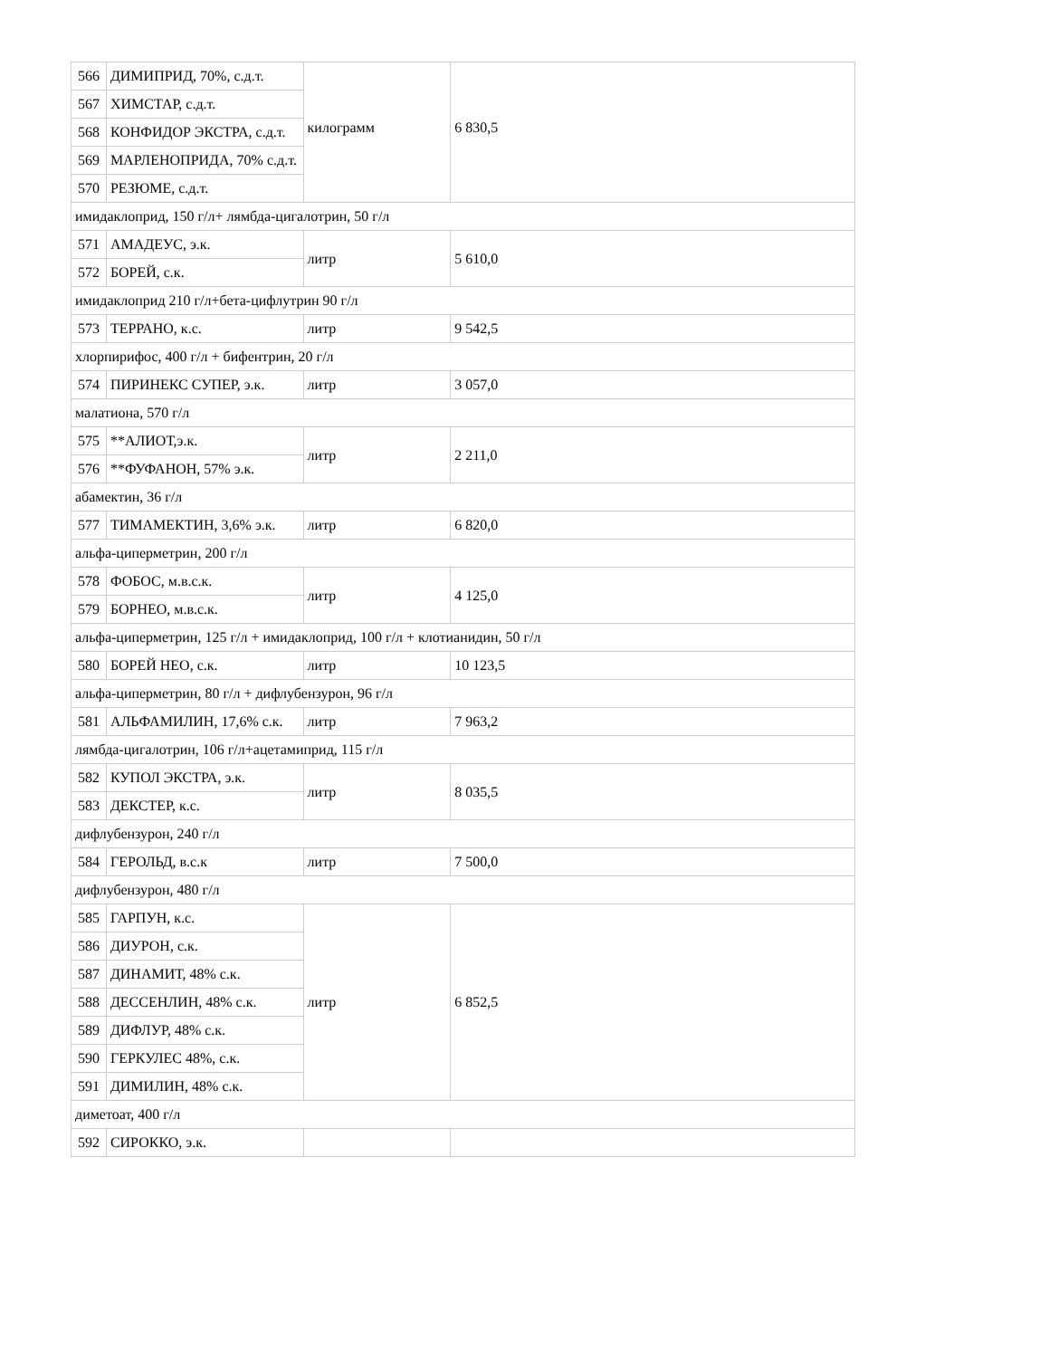| 566 | ДИМИПРИД, 70%, с.д.т. | килограмм | 6 830,5 |
| 567 | ХИМСТАР, с.д.т. | | |
| 568 | КОНФИДОР ЭКСТРА, с.д.т. | | |
| 569 | МАРЛЕНОПРИДА, 70% с.д.т. | | |
| 570 | РЕЗЮМЕ, с.д.т. | | |
| имидаклоприд, 150 г/л+ лямбда-цигалотрин, 50 г/л | | | |
| 571 | АМАДЕУС, э.к. | литр | 5 610,0 |
| 572 | БОРЕЙ, с.к. | | |
| имидаклоприд 210 г/л+бета-цифлутрин 90 г/л | | | |
| 573 | ТЕРРАНО, к.с. | литр | 9 542,5 |
| хлорпирифос, 400 г/л + бифентрин, 20 г/л | | | |
| 574 | ПИРИНЕКС СУПЕР, э.к. | литр | 3 057,0 |
| малатиона, 570 г/л | | | |
| 575 | **АЛИОТ,э.к. | литр | 2 211,0 |
| 576 | **ФУФАНОН, 57% э.к. | | |
| абамектин, 36 г/л | | | |
| 577 | ТИМАМЕКТИН, 3,6% э.к. | литр | 6 820,0 |
| альфа-циперметрин, 200 г/л | | | |
| 578 | ФОБОС, м.в.с.к. | литр | 4 125,0 |
| 579 | БОРНЕО, м.в.с.к. | | |
| альфа-циперметрин, 125 г/л + имидаклоприд, 100 г/л + клотианидин, 50 г/л | | | |
| 580 | БОРЕЙ НЕО, с.к. | литр | 10 123,5 |
| альфа-циперметрин, 80 г/л + дифлубензурон, 96 г/л | | | |
| 581 | АЛЬФАМИЛИН, 17,6% с.к. | литр | 7 963,2 |
| лямбда-цигалотрин, 106 г/л+ацетамиприд, 115 г/л | | | |
| 582 | КУПОЛ ЭКСТРА, э.к. | литр | 8 035,5 |
| 583 | ДЕКСТЕР, к.с. | | |
| дифлубензурон, 240 г/л | | | |
| 584 | ГЕРОЛЬД, в.с.к | литр | 7 500,0 |
| дифлубензурон, 480 г/л | | | |
| 585 | ГАРПУН, к.с. | литр | 6 852,5 |
| 586 | ДИУРОН, с.к. | | |
| 587 | ДИНАМИТ, 48% с.к. | | |
| 588 | ДЕССЕНЛИН, 48% с.к. | | |
| 589 | ДИФЛУР, 48% с.к. | | |
| 590 | ГЕРКУЛЕС 48%, с.к. | | |
| 591 | ДИМИЛИН, 48% с.к. | | |
| диметоат, 400 г/л | | | |
| 592 | СИРОККО, э.к. | | |